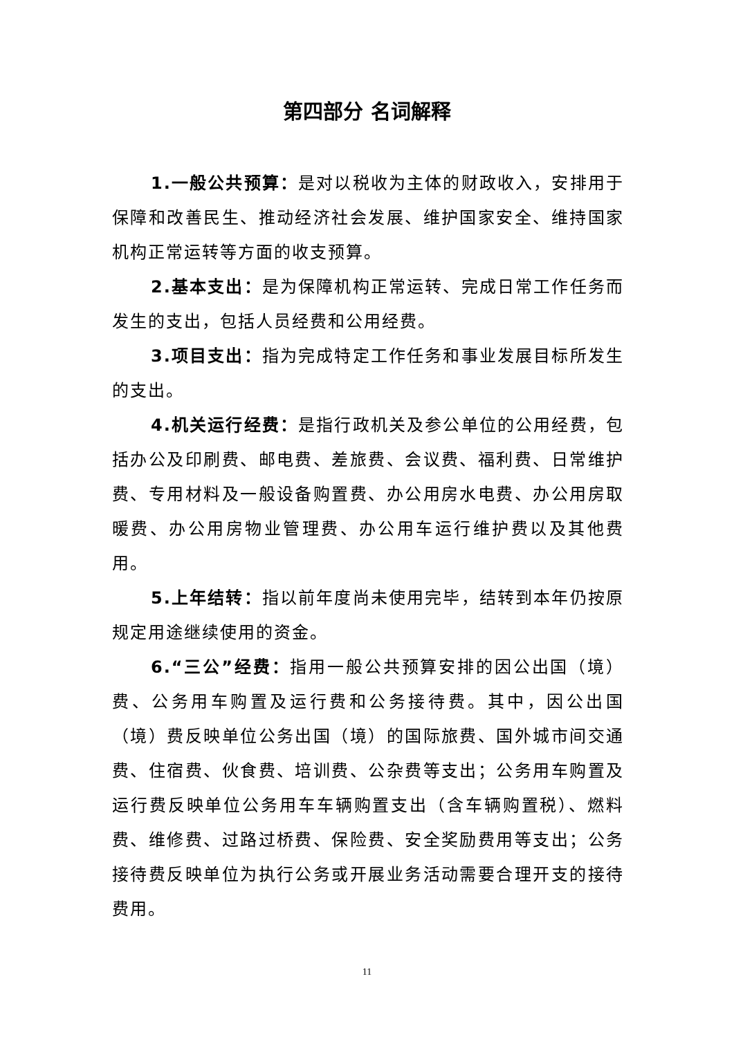第四部分 名词解释
1.一般公共预算：是对以税收为主体的财政收入，安排用于保障和改善民生、推动经济社会发展、维护国家安全、维持国家机构正常运转等方面的收支预算。
2.基本支出：是为保障机构正常运转、完成日常工作任务而发生的支出，包括人员经费和公用经费。
3.项目支出：指为完成特定工作任务和事业发展目标所发生的支出。
4.机关运行经费：是指行政机关及参公单位的公用经费，包括办公及印刷费、邮电费、差旅费、会议费、福利费、日常维护费、专用材料及一般设备购置费、办公用房水电费、办公用房取暖费、办公用房物业管理费、办公用车运行维护费以及其他费用。
5.上年结转：指以前年度尚未使用完毕，结转到本年仍按原规定用途继续使用的资金。
6.“三公”经费：指用一般公共预算安排的因公出国（境）费、公务用车购置及运行费和公务接待费。其中，因公出国（境）费反映单位公务出国（境）的国际旅费、国外城市间交通费、住宿费、伙食费、培训费、公杂费等支出；公务用车购置及运行费反映单位公务用车车辆购置支出（含车辆购置税）、燃料费、维修费、过路过桥费、保险费、安全奖励费用等支出；公务接待费反映单位为执行公务或开展业务活动需要合理开支的接待费用。
11